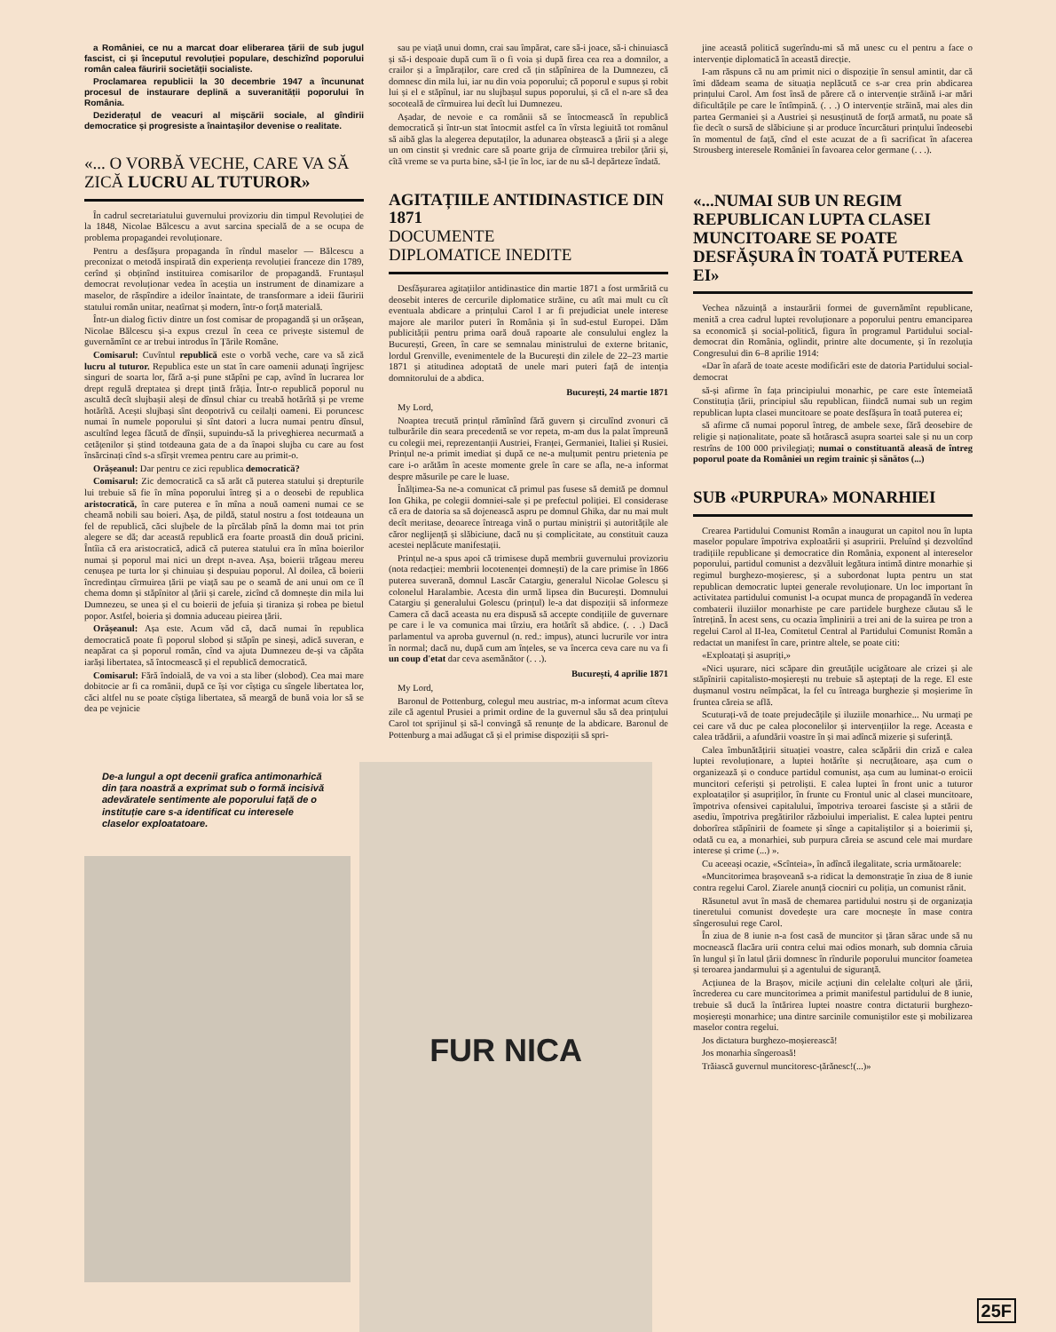a României, ce nu a marcat doar eliberarea țării de sub jugul fascist, ci și începutul revoluției populare, deschizînd poporului român calea făuririi societății socialiste.
Proclamarea republicii la 30 decembrie 1947 a încununat procesul de instaurare deplină a suveranității poporului în România.
Deziderațul de veacuri al mișcării sociale, al gîndirii democratice și progresiste a înaintașilor devenise o realitate.
«... O VORBĂ VECHE, CARE VA SĂ ZICĂ LUCRU AL TUTUROR»
În cadrul secretariatului guvernului provizoriu din timpul Revoluției de la 1848, Nicolae Bălcescu a avut sarcina specială de a se ocupa de problema propagandei revoluționare.
Pentru a desfășura propaganda în rîndul maselor — Bălcescu a preconizat o metodă inspirată din experiența revoluției franceze din 1789, cerînd și obținînd instituirea comisarilor de propagandă. Fruntașul democrat revoluționar vedea în aceștia un instrument de dinamizare a maselor, de răspîndire a ideilor înaintate, de transformare a ideii făuririi statului român unitar, neatîrnat și modern, într-o forță materială.
Într-un dialog fictiv dintre un fost comisar de propagandă și un orășean, Nicolae Bălcescu și-a expus crezul în ceea ce privește sistemul de guvernămînt ce ar trebui introdus în Țările Române.
Comisarul: Cuvîntul republică este o vorbă veche, care va să zică lucru al tuturor. Republica este un stat în care oamenii adunați îngrijesc singuri de soarta lor, fără a-și pune stăpîni pe cap, avînd în lucrarea lor drept regulă dreptatea și drept țintă frăția. Într-o republică poporul nu ascultă decît slujbașii aleși de dînsul chiar cu treabă hotărîtă și pe vreme hotărîtă. Acești slujbași sînt deopotrivă cu ceilalți oameni. Ei poruncesc numai în numele poporului și sînt datori a lucra numai pentru dînsul, ascultînd legea făcută de dînșii, supuindu-să la priveghierea necurmată a cetățenilor și ștind totdeauna gata de a da înapoi slujba cu care au fost însărcinați cînd s-a sfîrșit vremea pentru care au primit-o.
Orășeanul: Dar pentru ce zici republica democratică?
Comisarul: Zic democratică ca să arăt că puterea statului și drepturile lui trebuie să fie în mîna poporului întreg și a o deosebi de republica aristocratică, în care puterea e în mîna a nouă oameni numai ce se cheamă nobili sau boieri. Așa, de pildă, statul nostru a fost totdeauna un fel de republică, căci slujbele de la pîrcălab pînă la domn mai tot prin alegere se dă; dar această republică era foarte proastă din două pricini. Întîia că era aristocratică, adică că puterea statului era în mîna boierilor numai și poporul mai nici un drept n-avea. Așa, boierii trăgeau mereu cenușea pe turta lor și chinuiau și despuiau poporul. Al doilea, că boierii încredințau cîrmuirea țării pe viață sau pe o seamă de ani unui om ce îl chema domn și stăpînitor al țării și carele, zicînd că domnește din mila lui Dumnezeu, se unea și el cu boierii de jefuia și tiraniza și robea pe bietul popor. Astfel, boieria și domnia aduceau pieirea țării.
Orășeanul: Așa este. Acum văd că, dacă numai în republica democratică poate fi poporul slobod și stăpîn pe sineși, adică suveran, e neapărat ca și poporul român, cînd va ajuta Dumnezeu de-și va căpăta iarăși libertatea, să întocmească și el republică democratică.
Comisarul: Fără îndoială, de va voi a sta liber (slobod). Cea mai mare dobitocie ar fi ca românii, după ce își vor cîștiga cu sîngele libertatea lor, căci altfel nu se poate cîștiga libertatea, să meargă de bună voia lor să se dea pe vejnicie
sau pe viață unui domn, crai sau împărat, care să-i joace, să-i chinuiască și să-i despoaie după cum îi o fi voia și după firea cea rea a domnilor, a crailor și a împăraților, care cred că țin stăpînirea de la Dumnezeu, că domnesc din mila lui, iar nu din voia poporului; că poporul e supus și robit lui și el e stăpînul, iar nu slujbașul supus poporului, și că el n-are să dea socoteală de cîrmuirea lui decît lui Dumnezeu.
Așadar, de nevoie e ca românii să se întocmească în republică democratică și într-un stat întocmit astfel ca în vîrsta legiuită tot românul să aibă glas la alegerea deputaților, la adunarea obștească a țării și a alege un om cinstit și vrednic care să poarte grija de cîrmuirea trebilor țării și, cîtă vreme se va purta bine, să-l ție în loc, iar de nu să-l depărteze îndată.
AGITAȚIILE ANTIDINASTICE DIN 1871
DOCUMENTE
DIPLOMATICE INEDITE
Desfășurarea agitațiilor antidinastice din martie 1871 a fost urmărită cu deosebit interes de cercurile diplomatice străine, cu atît mai mult cu cît eventuala abdicare a prințului Carol I ar fi prejudiciat unele interese majore ale marilor puteri în România și în sud-estul Europei. Dăm publicității pentru prima oară două rapoarte ale consulului englez la București, Green, în care se semnalau ministrului de externe britanic, lordul Grenville, evenimentele de la București din zilele de 22–23 martie 1871 și atitudinea adoptată de unele mari puteri față de intenția domnitorului de a abdica.
București, 24 martie 1871
My Lord,
Noaptea trecută prințul rămînînd fără guvern și circulînd zvonuri că tulburările din seara precedentă se vor repeta, m-am dus la palat împreună cu colegii mei, reprezentanții Austriei, Franței, Germaniei, Italiei și Rusiei. Prințul ne-a primit imediat și după ce ne-a mulțumit pentru prietenia pe care i-o arătăm în aceste momente grele în care se afla, ne-a informat despre măsurile pe care le luase.
Înălțimea-Sa ne-a comunicat că primul pas fusese să demită pe domnul Ion Ghika, pe colegii domniei-sale și pe prefectul poliției. El considerase că era de datoria sa să dojenească aspru pe domnul Ghika, dar nu mai mult decît meritase, deoarece întreaga vină o purtau miniștrii și autoritățile ale căror neglijență și slăbiciune, dacă nu și complicitate, au constituit cauza acestei neplăcute manifestații.
Prințul ne-a spus apoi că trimisese după membrii guvernului provizoriu (nota redacției: membrii locotenenței domnești) de la care primise în 1866 puterea suverană, domnul Lascăr Catargiu, generalul Nicolae Golescu și colonelul Haralambie. Acesta din urmă lipsea din București. Domnului Catargiu și generalului Golescu (prințul) le-a dat dispoziții să informeze Camera că dacă aceasta nu era dispusă să accepte condițiile de guvernare pe care i le va comunica mai tîrziu, era hotărît să abdice. (. . .) Dacă parlamentul va aproba guvernul (n. red.: impus), atunci lucrurile vor intra în normal; dacă nu, după cum am înțeles, se va încerca ceva care nu va fi un coup d'etat dar ceva asemănător (. . .).
București, 4 aprilie 1871
My Lord,
Baronul de Pottenburg, colegul meu austriac, m-a informat acum cîteva zile că agentul Prusiei a primit ordine de la guvernul său să dea prințului Carol tot sprijinul și să-l convingă să renunțe de la abdicare. Baronul de Pottenburg a mai adăugat că și el primise dispoziții să spri-
jine această politică sugerîndu-mi să mă unesc cu el pentru a face o intervenție diplomatică în această direcție.
I-am răspuns că nu am primit nici o dispoziție în sensul amintit, dar că îmi dădeam seama de situația neplăcută ce s-ar crea prin abdicarea prințului Carol. Am fost însă de părere că o intervenție străină i-ar mări dificultățile pe care le întîmpină. (. . .) O intervenție străină, mai ales din partea Germaniei și a Austriei și nesusținută de forță armată, nu poate să fie decît o sursă de slăbiciune și ar produce încurcături prințului îndeosebi în momentul de față, cînd el este acuzat de a fi sacrificat în afacerea Strousberg interesele României în favoarea celor germane (. . .).
«...NUMAI SUB UN REGIM REPUBLICAN LUPTA CLASEI MUNCITOARE SE POATE DESFĂȘURA ÎN TOATĂ PUTEREA EI»
Vechea năzuință a instaurării formei de guvernămînt republicane, menită a crea cadrul luptei revoluționare a poporului pentru emanciparea sa economică și social-politică, figura în programul Partidului social-democrat din România, oglindit, printre alte documente, și în rezoluția Congresului din 6–8 aprilie 1914:
«Dar în afară de toate aceste modificări este de datoria Partidului social-democrat
să-și afirme în fața principiului monarhic, pe care este întemeiată Constituția țării, principiul său republican, fiindcă numai sub un regim republican lupta clasei muncitoare se poate desfășura în toată puterea ei;
să afirme că numai poporul întreg, de ambele sexe, fără deosebire de religie și naționalitate, poate să hotărască asupra soartei sale și nu un corp restrîns de 100 000 privilegiați; numai o constituantă aleasă de întreg poporul poate da României un regim trainic și sănătos (...)
SUB «PURPURA» MONARHIEI
Crearea Partidului Comunist Român a inaugurat un capitol nou în lupta maselor populare împotriva exploatării și asupririi. Preluînd și dezvoltînd tradițiile republicane și democratice din România, exponent al intereselor poporului, partidul comunist a dezvăluit legătura intimă dintre monarhie și regimul burghezo-moșieresc, și a subordonat lupta pentru un stat republican democratic luptei generale revoluționare. Un loc important în activitatea partidului comunist l-a ocupat munca de propagandă în vederea combaterii iluziilor monarhiste pe care partidele burgheze căutau să le întrețină. În acest sens, cu ocazia împlinirii a trei ani de la suirea pe tron a regelui Carol al II-lea, Comitetul Central al Partidului Comunist Român a redactat un manifest în care, printre altele, se poate citi:
«Exploatați și asupriți,»
«Nici ușurare, nici scăpare din greutățile ucigătoare ale crizei și ale stăpînirii capitalisto-moșierești nu trebuie să așteptați de la rege. El este dușmanul vostru neîmpăcat, la fel cu întreaga burghezie și moșierime în fruntea căreia se află.
Scuturați-vă de toate prejudecățile și iluziile monarhice... Nu urmați pe cei care vă duc pe calea ploconelilor și intervențiilor la rege. Aceasta e calea trădării, a afundării voastre în și mai adîncă mizerie și suferință.
Calea îmbunătățirii situației voastre, calea scăpării din criză e calea luptei revoluționare, a luptei hotărîte și necruțătoare, așa cum o organizează și o conduce partidul comunist, așa cum au luminat-o eroicii muncitori ceferiști și petroliști. E calea luptei în front unic a tuturor exploataților și asupriților, în frunte cu Frontul unic al clasei muncitoare, împotriva ofensivei capitalului, împotriva teroarei fasciste și a stării de asediu, împotriva pregătirilor războiului imperialist. E calea luptei pentru doborîrea stăpînirii de foamete și sînge a capitaliștilor și a boierimii și, odată cu ea, a monarhiei, sub purpura căreia se ascund cele mai murdare interese și crime (...) ».
Cu aceeași ocazie, «Scînteia», în adîncă ilegalitate, scria următoarele:
«Muncitorimea brașoveană s-a ridicat la demonstrație în ziua de 8 iunie contra regelui Carol. Ziarele anunță ciocniri cu poliția, un comunist rănit.
Răsunetul avut în masă de chemarea partidului nostru și de organizația tineretului comunist dovedește ura care mocnește în mase contra sîngerosului rege Carol.
În ziua de 8 iunie n-a fost casă de muncitor și țăran sărac unde să nu mocnească flacăra urii contra celui mai odios monarh, sub domnia căruia în lungul și în latul țării domnesc în rîndurile poporului muncitor foametea și teroarea jandarmului și a agentului de siguranță.
Acțiunea de la Brașov, micile acțiuni din celelalte colțuri ale țării, încrederea cu care muncitorimea a primit manifestul partidului de 8 iunie, trebuie să ducă la întărirea luptei noastre contra dictaturii burghezo-moșierești monarhice; una dintre sarcinile comuniștilor este și mobilizarea maselor contra regelui.
Jos dictatura burghezo-moșierească!
Jos monarhia sîngeroasă!
Trăiască guvernul muncitoresc-țărănesc!(...)»
De-a lungul a opt decenii grafica antimonarhică din țara noastră a exprimat sub o formă incisivă adevăratele sentimente ale poporului față de o instituție care s-a identificat cu interesele claselor exploatatoare.
FUR NICA
25F